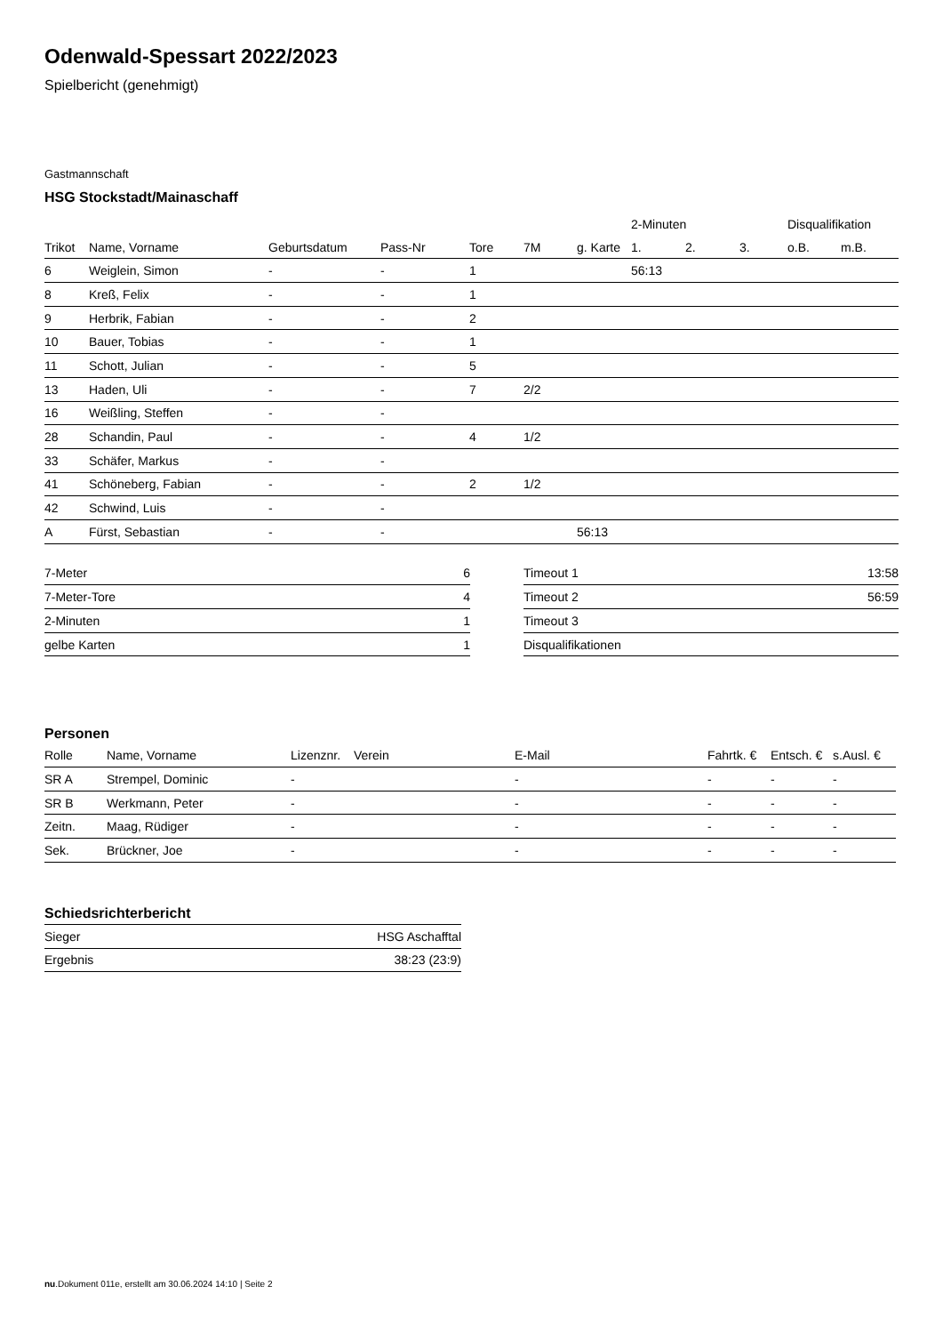Odenwald-Spessart 2022/2023
Spielbericht (genehmigt)
Gastmannschaft
HSG Stockstadt/Mainaschaff
| | | | | | | | 2-Minuten | | | Disqualifikation | |
| --- | --- | --- | --- | --- | --- | --- | --- | --- | --- | --- | --- |
| Trikot | Name, Vorname | Geburtsdatum | Pass-Nr | Tore | 7M | g. Karte | 1. | 2. | 3. | o.B. | m.B. |
| 6 | Weiglein, Simon | - | - | 1 | | | 56:13 | | | | |
| 8 | Kreß, Felix | - | - | 1 | | | | | | | |
| 9 | Herbrik, Fabian | - | - | 2 | | | | | | | |
| 10 | Bauer, Tobias | - | - | 1 | | | | | | | |
| 11 | Schott, Julian | - | - | 5 | | | | | | | |
| 13 | Haden, Uli | - | - | 7 | 2/2 | | | | | | |
| 16 | Weißling, Steffen | - | - | | | | | | | | |
| 28 | Schandin, Paul | - | - | 4 | 1/2 | | | | | | |
| 33 | Schäfer, Markus | - | - | | | | | | | | |
| 41 | Schöneberg, Fabian | - | - | 2 | 1/2 | | | | | | |
| 42 | Schwind, Luis | - | - | | | | | | | | |
| A | Fürst, Sebastian | - | - | | | 56:13 | | | | | |
| 7-Meter | 6 |
| 7-Meter-Tore | 4 |
| 2-Minuten | 1 |
| gelbe Karten | 1 |
| Timeout 1 | 13:58 |
| Timeout 2 | 56:59 |
| Timeout 3 | |
| Disqualifikationen | |
Personen
| Rolle | Name, Vorname | Lizenznr. | Verein | E-Mail | Fahrtk. € | Entsch. € | s.Ausl. € |
| --- | --- | --- | --- | --- | --- | --- | --- |
| SR A | Strempel, Dominic | - | | - | - | - | - |
| SR B | Werkmann, Peter | - | | - | - | - | - |
| Zeitn. | Maag, Rüdiger | - | | - | - | - | - |
| Sek. | Brückner, Joe | - | | - | - | - | - |
Schiedsrichterbericht
| Sieger | HSG Aschafftal |
| Ergebnis | 38:23 (23:9) |
nu.Dokument 011e, erstellt am 30.06.2024 14:10 | Seite 2